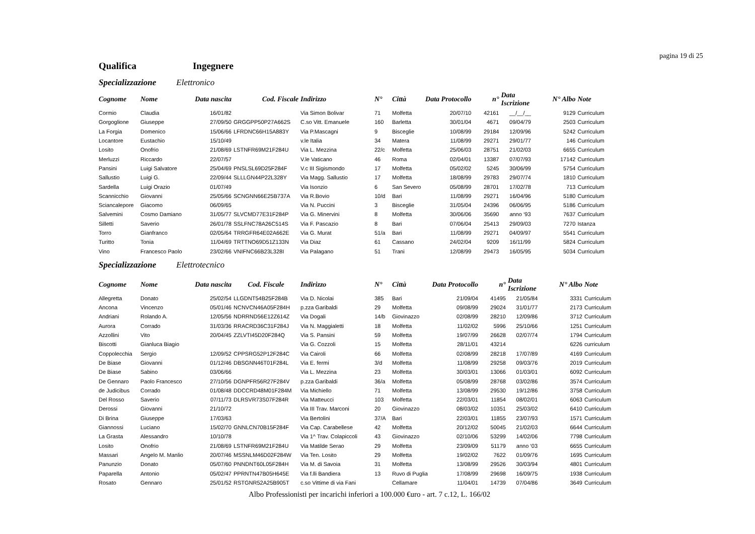pagina 19 di 25
Qualifica Ingegnere
Specializzazione Elettronico
| Cognome | Nome | Data nascita | Cod. Fiscale | Indirizzo | N° | Città | Data Protocollo | n° | Data Iscrizione | N° Albo | Note |
| --- | --- | --- | --- | --- | --- | --- | --- | --- | --- | --- | --- |
| Cormio | Claudia | 16/01/82 | | Via Simon Bolivar | 71 | Molfetta | 20/07/10 | 42161 | __/__/__ | 9129 | Curriculum |
| Gorgoglione | Giuseppe | 27/09/50 | GRGGPP50P27A662S | C.so Vitt. Emanuele | 160 | Barletta | 30/01/04 | 4671 | 09/04/79 | 2503 | Curriculum |
| La Forgia | Domenico | 15/06/66 | LFRDNC66H15A883Y | Via P.Mascagni | 9 | Bisceglie | 10/08/99 | 29184 | 12/09/96 | 5242 | Curriculum |
| Locantore | Eustachio | 15/10/49 | | v.le Italia | 34 | Matera | 11/08/99 | 29271 | 29/01/77 | 146 | Curriculum |
| Losito | Onofrio | 21/08/69 | LSTNFR69M21F284U | Via L. Mezzina | 22/c | Molfetta | 25/06/03 | 28751 | 21/02/03 | 6655 | Curriculum |
| Merluzzi | Riccardo | 22/07/57 | | V.le Vaticano | 46 | Roma | 02/04/01 | 13387 | 07/07/93 | 17142 | Curriculum |
| Pansini | Luigi Salvatore | 25/04/69 | PNSLSL69D25F284F | V.c III Sigismondo | 17 | Molfetta | 05/02/02 | 5245 | 30/06/99 | 5754 | Curriculum |
| Sallustio | Luigi G. | 22/09/44 | SLLLGN44P22L328Y | Via Magg. Sallustio | 17 | Molfetta | 18/08/99 | 29783 | 29/07/74 | 1810 | Curriculum |
| Sardella | Luigi Orazio | 01/07/49 | | Via Isonzio | 6 | San Severo | 05/08/99 | 28701 | 17/02/78 | 713 | Curriculum |
| Scannicchio | Giovanni | 25/05/66 | SCNGNN66E25B737A | Via R.Bovio | 10/d | Bari | 11/08/99 | 29271 | 16/04/96 | 5180 | Curriculum |
| Sciancalepore | Giacomo | 06/09/65 | | Via N. Puccini | 3 | Bisceglie | 31/05/04 | 24396 | 06/06/95 | 5186 | Curriculum |
| Salvemini | Cosmo Damiano | 31/05/77 | SLVCMD77E31F284P | Via G. Minervini | 8 | Molfetta | 30/06/06 | 35690 | anno ‘93 | 7637 | Curriculum |
| Silletti | Saverio | 26/01/78 | SSLFNC78A26C514S | Via F. Pascazio | 8 | Bari | 07/06/04 | 25413 | 29/09/03 | 7270 | Istanza |
| Torro | Gianfranco | 02/05/64 | TRRGFR64E02A662E | Via G. Murat | 51/a | Bari | 11/08/99 | 29271 | 04/09/97 | 5541 | Curriculum |
| Turitto | Tonia | 11/04/69 | TRTTNO69D51Z133N | Via Diaz | 61 | Cassano | 24/02/04 | 9209 | 16/11/99 | 5824 | Curriculum |
| Vino | Francesco Paolo | 23/02/66 | VNIFNC66B23L328I | Via Palagano | 51 | Trani | 12/08/99 | 29473 | 16/05/95 | 5034 | Curriculum |
Specializzazione Elettrotecnico
| Cognome | Nome | Data nascita | Cod. Fiscale | Indirizzo | N° | Città | Data Protocollo | n° | Data Iscrizione | N° Albo | Note |
| --- | --- | --- | --- | --- | --- | --- | --- | --- | --- | --- | --- |
| Allegretta | Donato | 25/02/54 | LLGDNT54B25F284B | Via D. Nicolai | 385 | Bari | 21/09/04 | 41495 | 21/05/84 | 3331 | Curriculum |
| Ancona | Vincenzo | 05/01/46 | NCNVCN46A05F284H | p.zza Garibaldi | 29 | Molfetta | 09/08/99 | 29024 | 31/01/77 | 2173 | Curriculum |
| Andriani | Rolando A. | 12/05/56 | NDRRND56E12Z614Z | Via Dogali | 14/b | Giovinazzo | 02/08/99 | 28210 | 12/09/86 | 3712 | Curriculum |
| Aurora | Corrado | 31/03/36 | RRACRD36C31F284J | Via N. Maggialetti | 18 | Molfetta | 11/02/02 | 5996 | 25/10/66 | 1251 | Curriculum |
| Azzollini | Vito | 20/04/45 | ZZLVTI45D20F284Q | Via S. Pansini | 59 | Molfetta | 19/07/99 | 26628 | 02/07/74 | 1794 | Curriculum |
| Biscotti | Gianluca Biagio | | | Via G. Cozzoli | 15 | Molfetta | 28/11/01 | 43214 | | 6226 | curriculum |
| Coppolecchia | Sergio | 12/09/52 | CPPSRG52P12F284C | Via Cairoli | 66 | Molfetta | 02/08/99 | 28218 | 17/07/89 | 4169 | Curriculum |
| De Biase | Giovanni | 01/12/46 | DBSGNN46T01F284L | Via E. fermi | 3/d | Molfetta | 11/08/99 | 29258 | 09/03/76 | 2019 | Curriculum |
| De Biase | Sabino | 03/06/66 | | Via L. Mezzina | 23 | Molfetta | 30/03/01 | 13066 | 01/03/01 | 6092 | Curriculum |
| De Gennaro | Paolo Francesco | 27/10/56 | DGNPFR56R27F284V | p.zza Garibaldi | 36/a | Molfetta | 05/08/99 | 28768 | 03/02/86 | 3574 | Curriculum |
| de Judicibus | Corrado | 01/08/48 | DDCCRD48M01F284M | Via Michiello | 71 | Molfetta | 13/08/99 | 29530 | 19/12/86 | 3758 | Curriculum |
| Del Rosso | Saverio | 07/11/73 | DLRSVR73S07F284R | Via Matteucci | 103 | Molfetta | 22/03/01 | 11854 | 08/02/01 | 6063 | Curriculum |
| Derossi | Giovanni | 21/10/72 | | Via III Trav. Marconi | 20 | Giovinazzo | 08/03/02 | 10351 | 25/03/02 | 6410 | Curriculum |
| Di Brina | Giuseppe | 17/03/63 | | Via Bertolini | 37/A | Bari | 22/03/01 | 11855 | 23/07/93 | 1571 | Curriculum |
| Giannossi | Luciano | 15/02/70 | GNNLCN70B15F284F | Via Cap. Carabellese | 42 | Molfetta | 20/12/02 | 50045 | 21/02/03 | 6644 | Curriculum |
| La Grasta | Alessandro | 10/10/78 | | Via 1^ Trav. Colapiccoli | 43 | Giovinazzo | 02/10/06 | 53299 | 14/02/06 | 7798 | Curriculum |
| Losito | Onofrio | 21/08/69 | LSTNFR69M21F284U | Via Matilde Serao | 29 | Molfetta | 23/09/09 | 51179 | anno ‘03 | 6655 | Curriculum |
| Massari | Angelo M. Manlio | 20/07/46 | MSSNLM46D02F284W | Via Ten. Losito | 29 | Molfetta | 19/02/02 | 7622 | 01/09/76 | 1695 | Curriculum |
| Panunzio | Donato | 05/07/60 | PNNDNT60L05F284H | Via M. di Savoia | 31 | Molfetta | 13/08/99 | 29526 | 30/03/94 | 4801 | Curriculum |
| Paparella | Antonio | 05/02/47 | PPRNTN47B05H645E | Via f.lli Bandiera | 13 | Ruvo di Puglia | 17/08/99 | 29698 | 16/09/75 | 1938 | Curriculum |
| Rosato | Gennaro | 25/01/52 | RSTGNR52A25B905T | c.so Vittime di via Fani | | Cellamare | 11/04/01 | 14739 | 07/04/86 | 3649 | Curriculum |
Albo Professionisti per incarichi inferiori a 100.000 €uro - art. 7 c.12, L. 166/02